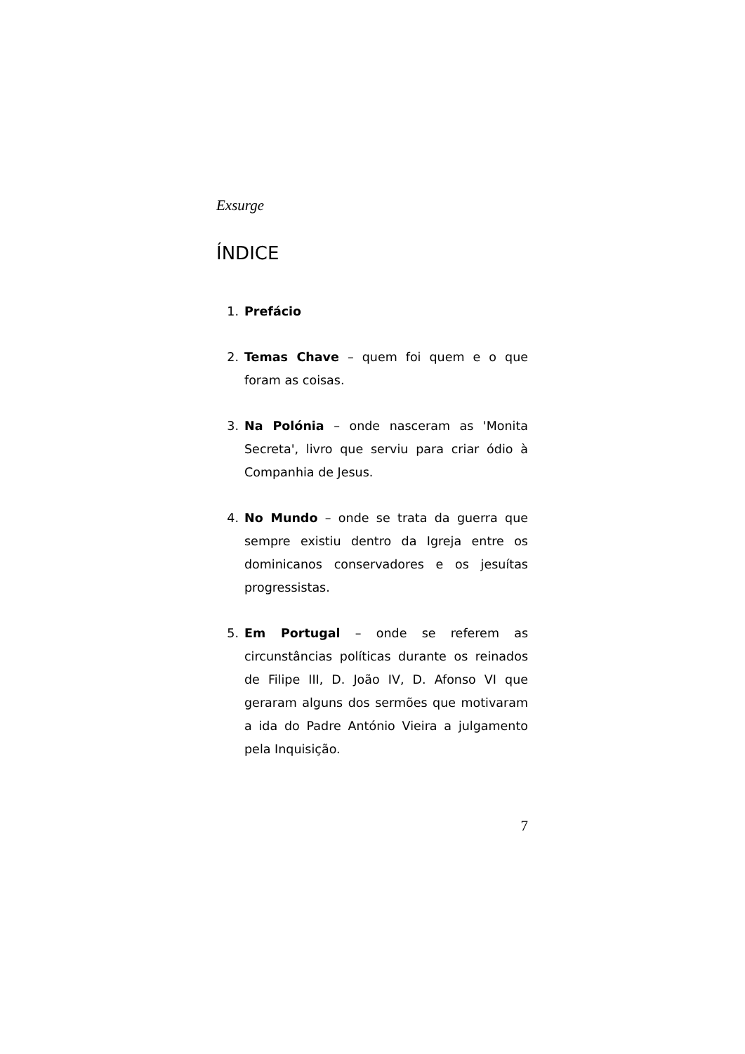Exsurge
ÍNDICE
1. Prefácio
2. Temas Chave – quem foi quem e o que foram as coisas.
3. Na Polónia – onde nasceram as 'Monita Secreta', livro que serviu para criar ódio à Companhia de Jesus.
4. No Mundo – onde se trata da guerra que sempre existiu dentro da Igreja entre os dominicanos conservadores e os jesuítas progressistas.
5. Em Portugal – onde se referem as circunstâncias políticas durante os reinados de Filipe III, D. João IV, D. Afonso VI que geraram alguns dos sermões que motivaram a ida do Padre António Vieira a julgamento pela Inquisição.
7